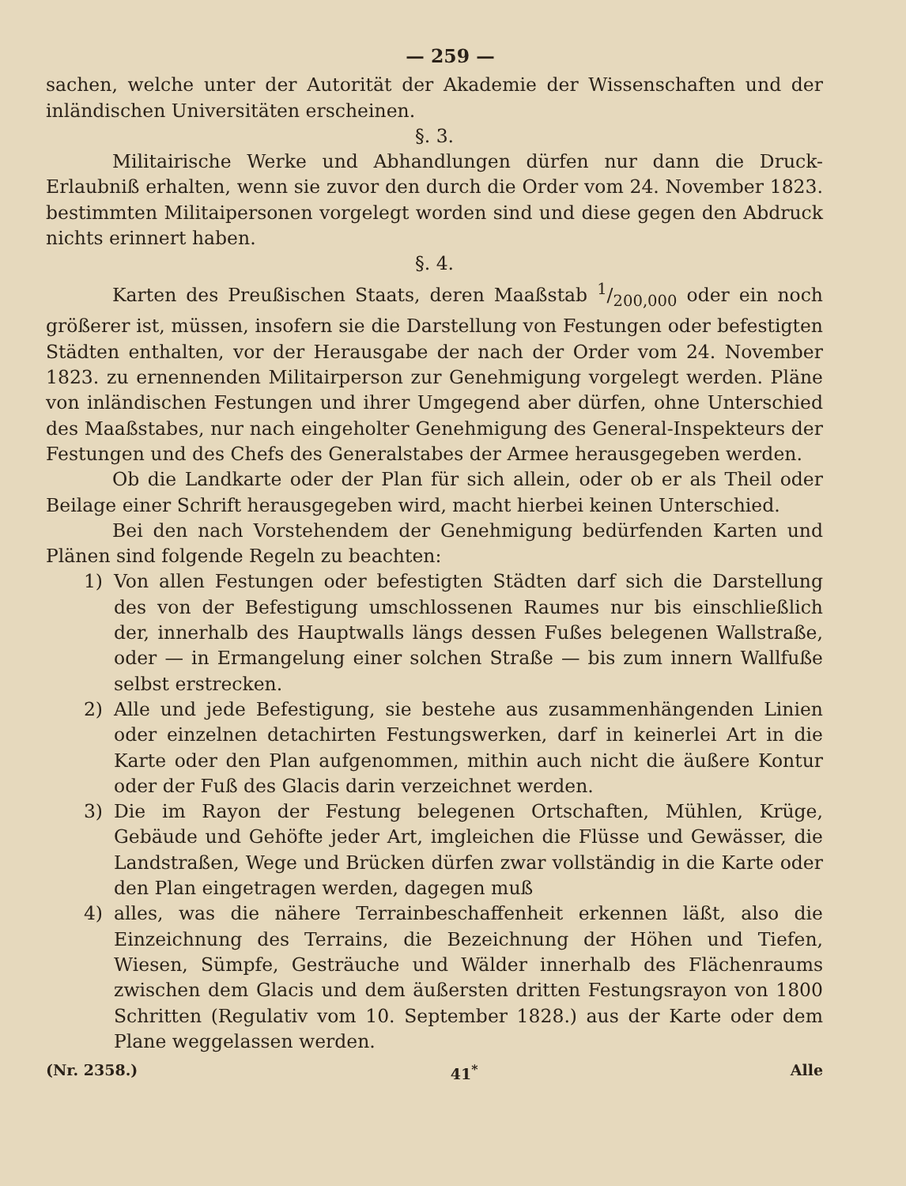— 259 —
sachen, welche unter der Autorität der Akademie der Wissenschaften und der inländischen Universitäten erscheinen.
§. 3.
Militairische Werke und Abhandlungen dürfen nur dann die Druck-Erlaubniß erhalten, wenn sie zuvor den durch die Order vom 24. November 1823. bestimmten Militaipersonen vorgelegt worden sind und diese gegen den Abdruck nichts erinnert haben.
§. 4.
Karten des Preußischen Staats, deren Maaßstab 1/200,000 oder ein noch größerer ist, müssen, insofern sie die Darstellung von Festungen oder befestigten Städten enthalten, vor der Herausgabe der nach der Order vom 24. November 1823. zu ernennenden Militairperson zur Genehmigung vorgelegt werden. Pläne von inländischen Festungen und ihrer Umgegend aber dürfen, ohne Unterschied des Maaßstabes, nur nach eingeholter Genehmigung des General-Inspekteurs der Festungen und des Chefs des Generalstabes der Armee herausgegeben werden.
Ob die Landkarte oder der Plan für sich allein, oder ob er als Theil oder Beilage einer Schrift herausgegeben wird, macht hierbei keinen Unterschied.
Bei den nach Vorstehendem der Genehmigung bedürfenden Karten und Plänen sind folgende Regeln zu beachten:
1) Von allen Festungen oder befestigten Städten darf sich die Darstellung des von der Befestigung umschlossenen Raumes nur bis einschließlich der, innerhalb des Hauptwalls längs dessen Fußes belegenen Wallstraße, oder — in Ermangelung einer solchen Straße — bis zum innern Wallfuße selbst erstrecken.
2) Alle und jede Befestigung, sie bestehe aus zusammenhängenden Linien oder einzelnen detachirten Festungswerken, darf in keinerlei Art in die Karte oder den Plan aufgenommen, mithin auch nicht die äußere Kontur oder der Fuß des Glacis darin verzeichnet werden.
3) Die im Rayon der Festung belegenen Ortschaften, Mühlen, Krüge, Gebäude und Gehöfte jeder Art, imgleichen die Flüsse und Gewässer, die Landstraßen, Wege und Brücken dürfen zwar vollständig in die Karte oder den Plan eingetragen werden, dagegen muß
4) alles, was die nähere Terrainbeschaffenheit erkennen läßt, also die Einzeichnung des Terrains, die Bezeichnung der Höhen und Tiefen, Wiesen, Sümpfe, Gesträuche und Wälder innerhalb des Flächenraums zwischen dem Glacis und dem äußersten dritten Festungsrayon von 1800 Schritten (Regulativ vom 10. September 1828.) aus der Karte oder dem Plane weggelassen werden.
(Nr. 2358.) 41<sup>*</sup> Alle